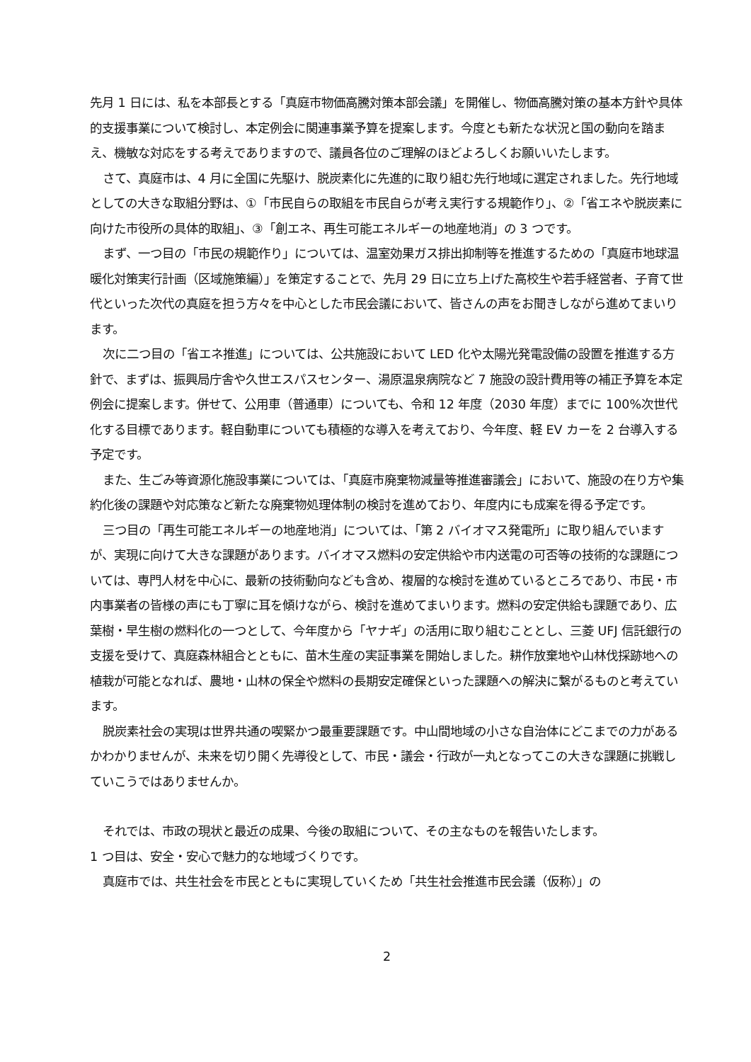先月 1 日には、私を本部長とする「真庭市物価高騰対策本部会議」を開催し、物価高騰対策の基本方針や具体的支援事業について検討し、本定例会に関連事業予算を提案します。今度とも新たな状況と国の動向を踏まえ、機敏な対応をする考えでありますので、議員各位のご理解のほどよろしくお願いいたします。
さて、真庭市は、4 月に全国に先駆け、脱炭素化に先進的に取り組む先行地域に選定されました。先行地域としての大きな取組分野は、①「市民自らの取組を市民自らが考え実行する規範作り」、②「省エネや脱炭素に向けた市役所の具体的取組」、③「創エネ、再生可能エネルギーの地産地消」の 3 つです。
まず、一つ目の「市民の規範作り」については、温室効果ガス排出抑制等を推進するための「真庭市地球温暖化対策実行計画（区域施策編）」を策定することで、先月 29 日に立ち上げた高校生や若手経営者、子育て世代といった次代の真庭を担う方々を中心とした市民会議において、皆さんの声をお聞きしながら進めてまいります。
次に二つ目の「省エネ推進」については、公共施設において LED 化や太陽光発電設備の設置を推進する方針で、まずは、振興局庁舎や久世エスパスセンター、湯原温泉病院など 7 施設の設計費用等の補正予算を本定例会に提案します。併せて、公用車（普通車）についても、令和 12 年度（2030 年度）までに 100%次世代化する目標であります。軽自動車についても積極的な導入を考えており、今年度、軽 EV カーを 2 台導入する予定です。
また、生ごみ等資源化施設事業については、「真庭市廃棄物減量等推進審議会」において、施設の在り方や集約化後の課題や対応策など新たな廃棄物処理体制の検討を進めており、年度内にも成案を得る予定です。
三つ目の「再生可能エネルギーの地産地消」については、「第 2 バイオマス発電所」に取り組んでいますが、実現に向けて大きな課題があります。バイオマス燃料の安定供給や市内送電の可否等の技術的な課題については、専門人材を中心に、最新の技術動向なども含め、複層的な検討を進めているところであり、市民・市内事業者の皆様の声にも丁寧に耳を傾けながら、検討を進めてまいります。燃料の安定供給も課題であり、広葉樹・早生樹の燃料化の一つとして、今年度から「ヤナギ」の活用に取り組むこととし、三菱 UFJ 信託銀行の支援を受けて、真庭森林組合とともに、苗木生産の実証事業を開始しました。耕作放棄地や山林伐採跡地への植栽が可能となれば、農地・山林の保全や燃料の長期安定確保といった課題への解決に繋がるものと考えています。
脱炭素社会の実現は世界共通の喫緊かつ最重要課題です。中山間地域の小さな自治体にどこまでの力があるかわかりませんが、未来を切り開く先導役として、市民・議会・行政が一丸となってこの大きな課題に挑戦していこうではありませんか。
それでは、市政の現状と最近の成果、今後の取組について、その主なものを報告いたします。
1 つ目は、安全・安心で魅力的な地域づくりです。
真庭市では、共生社会を市民とともに実現していくため「共生社会推進市民会議（仮称）」の
2